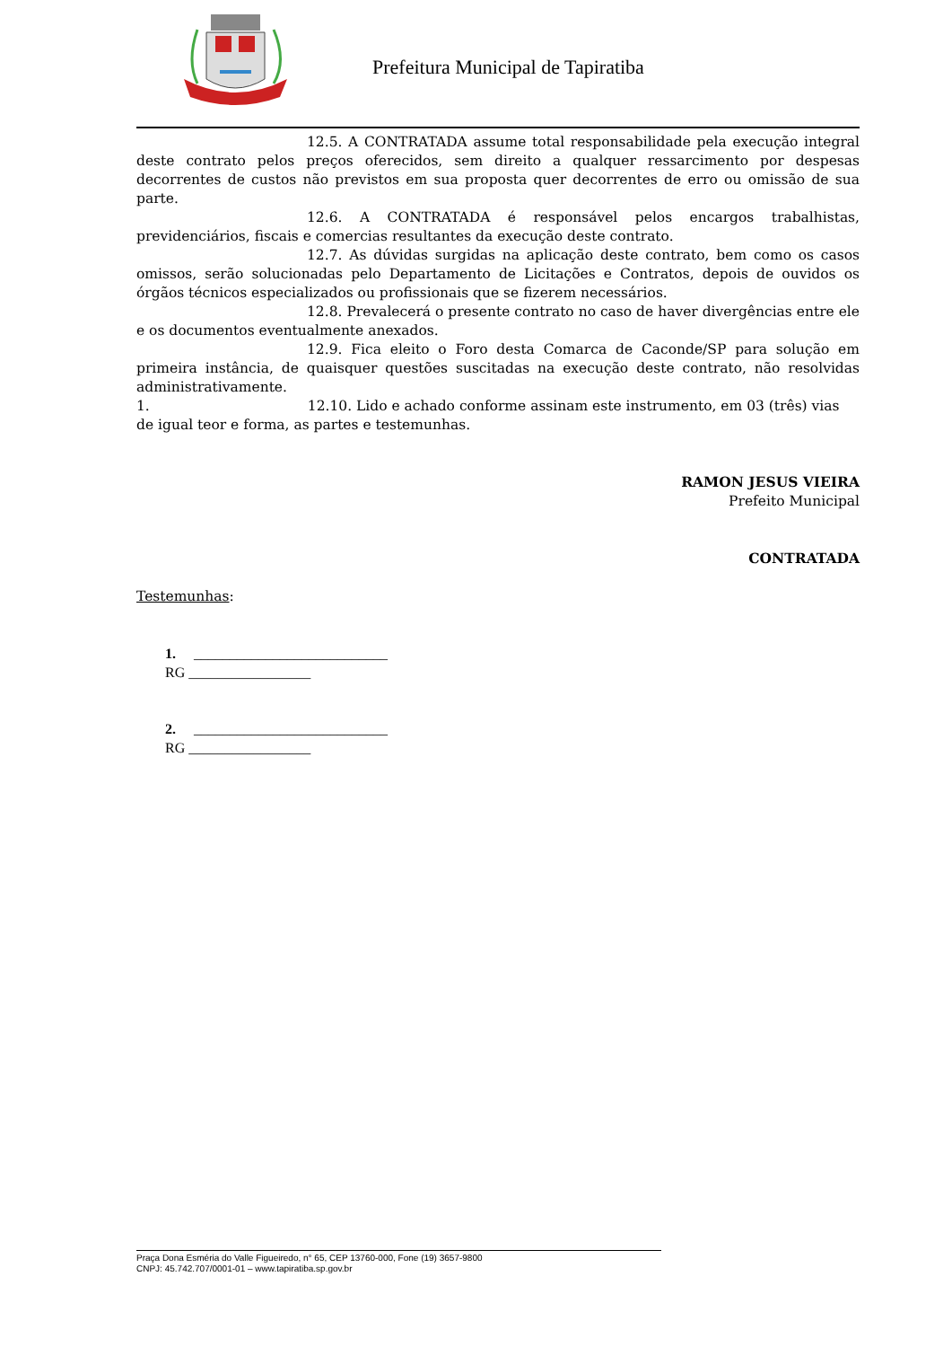Prefeitura Municipal de Tapiratiba
12.5. A CONTRATADA assume total responsabilidade pela execução integral deste contrato pelos preços oferecidos, sem direito a qualquer ressarcimento por despesas decorrentes de custos não previstos em sua proposta quer decorrentes de erro ou omissão de sua parte.
12.6. A CONTRATADA é responsável pelos encargos trabalhistas, previdenciários, fiscais e comercias resultantes da execução deste contrato.
12.7. As dúvidas surgidas na aplicação deste contrato, bem como os casos omissos, serão solucionadas pelo Departamento de Licitações e Contratos, depois de ouvidos os órgãos técnicos especializados ou profissionais que se fizerem necessários.
12.8. Prevalecerá o presente contrato no caso de haver divergências entre ele e os documentos eventualmente anexados.
12.9. Fica eleito o Foro desta Comarca de Caconde/SP para solução em primeira instância, de quaisquer questões suscitadas na execução deste contrato, não resolvidas administrativamente.
1. 12.10. Lido e achado conforme assinam este instrumento, em 03 (três) vias de igual teor e forma, as partes e testemunhas.
RAMON JESUS VIEIRA
Prefeito Municipal
CONTRATADA
Testemunhas:
1. ___________________________
RG _________________
2. ___________________________
RG _________________
Praça Dona Esméria do Valle Figueiredo, n° 65, CEP 13760-000, Fone (19) 3657-9800
CNPJ: 45.742.707/0001-01 – www.tapiratiba.sp.gov.br